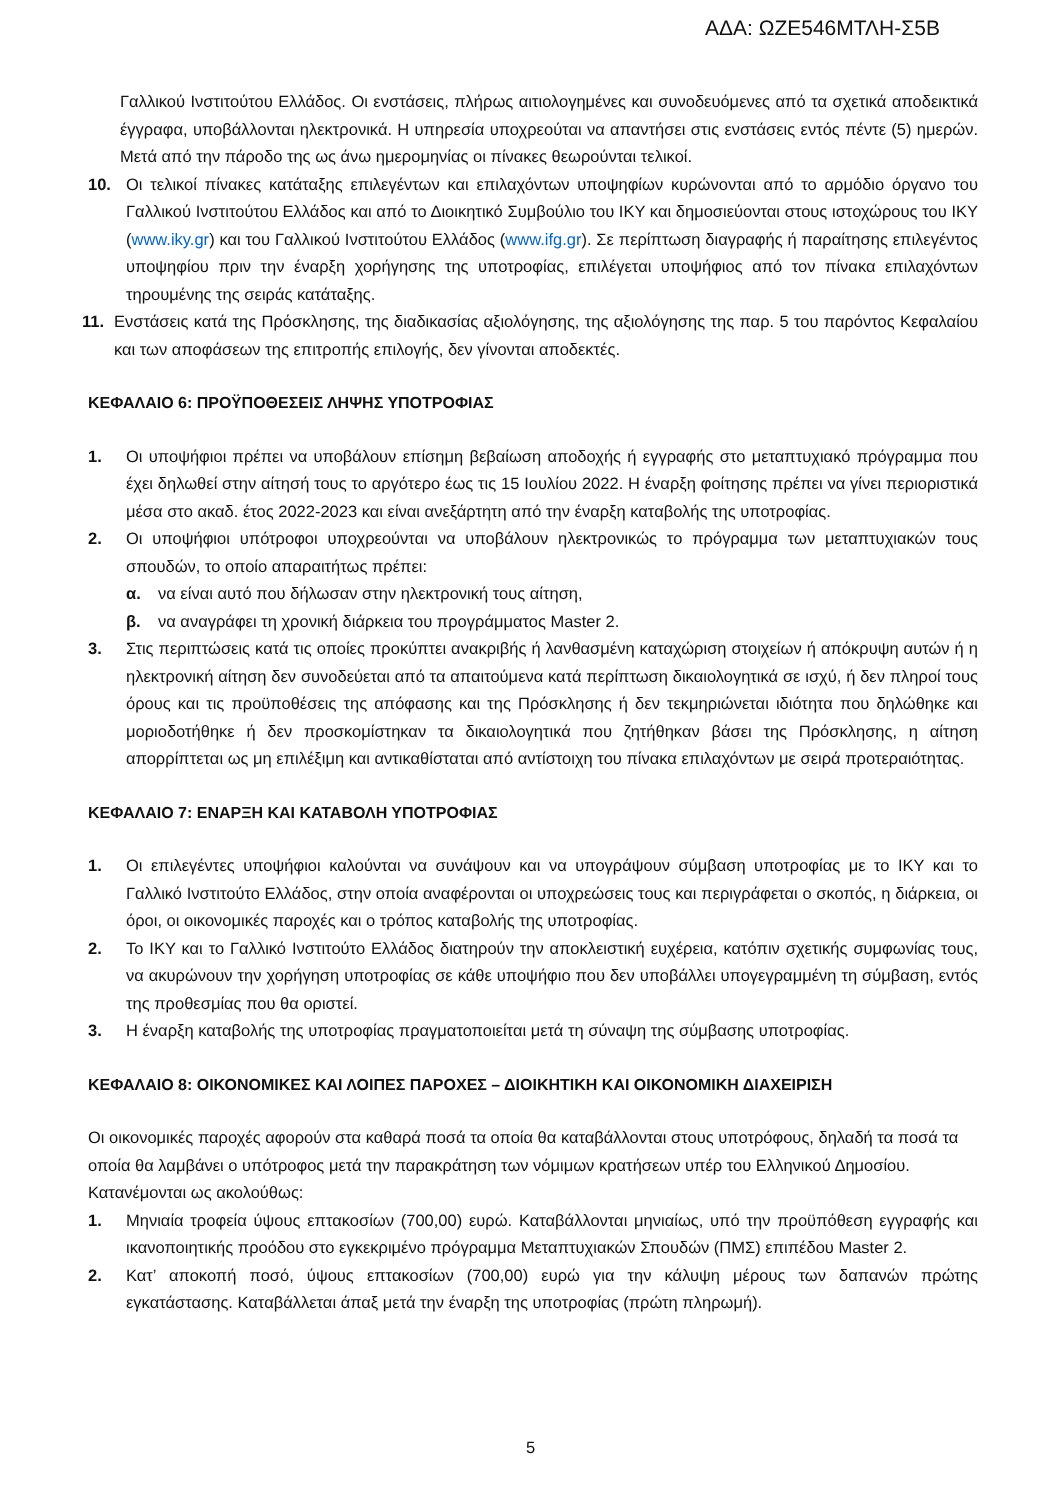ΑΔΑ: ΩΖΕ546ΜΤΛΗ-Σ5Β
Γαλλικού Ινστιτούτου Ελλάδος. Οι ενστάσεις, πλήρως αιτιολογημένες και συνοδευόμενες από τα σχετικά αποδεικτικά έγγραφα, υποβάλλονται ηλεκτρονικά. Η υπηρεσία υποχρεούται να απαντήσει στις ενστάσεις εντός πέντε (5) ημερών. Μετά από την πάροδο της ως άνω ημερομηνίας οι πίνακες θεωρούνται τελικοί.
10. Οι τελικοί πίνακες κατάταξης επιλεγέντων και επιλαχόντων υποψηφίων κυρώνονται από το αρμόδιο όργανο του Γαλλικού Ινστιτούτου Ελλάδος και από το Διοικητικό Συμβούλιο του ΙΚΥ και δημοσιεύονται στους ιστοχώρους του ΙΚΥ (www.iky.gr) και του Γαλλικού Ινστιτούτου Ελλάδος (www.ifg.gr). Σε περίπτωση διαγραφής ή παραίτησης επιλεγέντος υποψηφίου πριν την έναρξη χορήγησης της υποτροφίας, επιλέγεται υποψήφιος από τον πίνακα επιλαχόντων τηρουμένης της σειράς κατάταξης.
11. Ενστάσεις κατά της Πρόσκλησης, της διαδικασίας αξιολόγησης, της αξιολόγησης της παρ. 5 του παρόντος Κεφαλαίου και των αποφάσεων της επιτροπής επιλογής, δεν γίνονται αποδεκτές.
ΚΕΦΑΛΑΙΟ 6: ΠΡΟΫΠΟΘΕΣΕΙΣ ΛΗΨΗΣ ΥΠΟΤΡΟΦΙΑΣ
1. Οι υποψήφιοι πρέπει να υποβάλουν επίσημη βεβαίωση αποδοχής ή εγγραφής στο μεταπτυχιακό πρόγραμμα που έχει δηλωθεί στην αίτησή τους το αργότερο έως τις 15 Ιουλίου 2022. Η έναρξη φοίτησης πρέπει να γίνει περιοριστικά μέσα στο ακαδ. έτος 2022-2023 και είναι ανεξάρτητη από την έναρξη καταβολής της υποτροφίας.
2. Οι υποψήφιοι υπότροφοι υποχρεούνται να υποβάλουν ηλεκτρονικώς το πρόγραμμα των μεταπτυχιακών τους σπουδών, το οποίο απαραιτήτως πρέπει:
α. να είναι αυτό που δήλωσαν στην ηλεκτρονική τους αίτηση,
β. να αναγράφει τη χρονική διάρκεια του προγράμματος Master 2.
3. Στις περιπτώσεις κατά τις οποίες προκύπτει ανακριβής ή λανθασμένη καταχώριση στοιχείων ή απόκρυψη αυτών ή η ηλεκτρονική αίτηση δεν συνοδεύεται από τα απαιτούμενα κατά περίπτωση δικαιολογητικά σε ισχύ, ή δεν πληροί τους όρους και τις προϋποθέσεις της απόφασης και της Πρόσκλησης ή δεν τεκμηριώνεται ιδιότητα που δηλώθηκε και μοριοδοτήθηκε ή δεν προσκομίστηκαν τα δικαιολογητικά που ζητήθηκαν βάσει της Πρόσκλησης, η αίτηση απορρίπτεται ως μη επιλέξιμη και αντικαθίσταται από αντίστοιχη του πίνακα επιλαχόντων με σειρά προτεραιότητας.
ΚΕΦΑΛΑΙΟ 7: ΕΝΑΡΞΗ ΚΑΙ ΚΑΤΑΒΟΛΗ ΥΠΟΤΡΟΦΙΑΣ
1. Οι επιλεγέντες υποψήφιοι καλούνται να συνάψουν και να υπογράψουν σύμβαση υποτροφίας με το ΙΚΥ και το Γαλλικό Ινστιτούτο Ελλάδος, στην οποία αναφέρονται οι υποχρεώσεις τους και περιγράφεται ο σκοπός, η διάρκεια, οι όροι, οι οικονομικές παροχές και ο τρόπος καταβολής της υποτροφίας.
2. Το ΙΚΥ και το Γαλλικό Ινστιτούτο Ελλάδος διατηρούν την αποκλειστική ευχέρεια, κατόπιν σχετικής συμφωνίας τους, να ακυρώνουν την χορήγηση υποτροφίας σε κάθε υποψήφιο που δεν υποβάλλει υπογεγραμμένη τη σύμβαση, εντός της προθεσμίας που θα οριστεί.
3. Η έναρξη καταβολής της υποτροφίας πραγματοποιείται μετά τη σύναψη της σύμβασης υποτροφίας.
ΚΕΦΑΛΑΙΟ 8: ΟΙΚΟΝΟΜΙΚΕΣ ΚΑΙ ΛΟΙΠΕΣ ΠΑΡΟΧΕΣ – ΔΙΟΙΚΗΤΙΚΗ ΚΑΙ ΟΙΚΟΝΟΜΙΚΗ ΔΙΑΧΕΙΡΙΣΗ
Οι οικονομικές παροχές αφορούν στα καθαρά ποσά τα οποία θα καταβάλλονται στους υποτρόφους, δηλαδή τα ποσά τα οποία θα λαμβάνει ο υπότροφος μετά την παρακράτηση των νόμιμων κρατήσεων υπέρ του Ελληνικού Δημοσίου. Κατανέμονται ως ακολούθως:
1. Μηνιαία τροφεία ύψους επτακοσίων (700,00) ευρώ. Καταβάλλονται μηνιαίως, υπό την προϋπόθεση εγγραφής και ικανοποιητικής προόδου στο εγκεκριμένο πρόγραμμα Μεταπτυχιακών Σπουδών (ΠΜΣ) επιπέδου Master 2.
2. Κατ’ αποκοπή ποσό, ύψους επτακοσίων (700,00) ευρώ για την κάλυψη μέρους των δαπανών πρώτης εγκατάστασης. Καταβάλλεται άπαξ μετά την έναρξη της υποτροφίας (πρώτη πληρωμή).
5